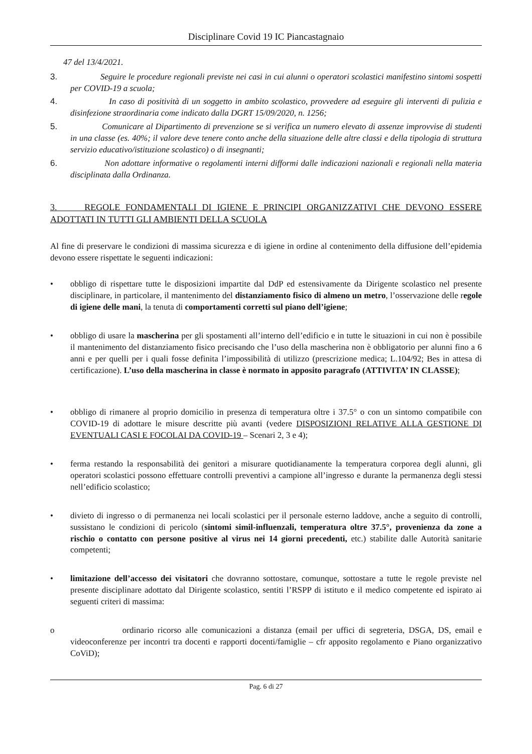Disciplinare Covid 19 IC Piancastagnaio
47 del 13/4/2021.
3. Seguire le procedure regionali previste nei casi in cui alunni o operatori scolastici manifestino sintomi sospetti per COVID-19 a scuola;
4. In caso di positività di un soggetto in ambito scolastico, provvedere ad eseguire gli interventi di pulizia e disinfezione straordinaria come indicato dalla DGRT 15/09/2020, n. 1256;
5. Comunicare al Dipartimento di prevenzione se si verifica un numero elevato di assenze improvvise di studenti in una classe (es. 40%; il valore deve tenere conto anche della situazione delle altre classi e della tipologia di struttura servizio educativo/istituzione scolastico) o di insegnanti;
6. Non adottare informative o regolamenti interni difformi dalle indicazioni nazionali e regionali nella materia disciplinata dalla Ordinanza.
3. REGOLE FONDAMENTALI DI IGIENE E PRINCIPI ORGANIZZATIVI CHE DEVONO ESSERE ADOTTATI IN TUTTI GLI AMBIENTI DELLA SCUOLA
Al fine di preservare le condizioni di massima sicurezza e di igiene in ordine al contenimento della diffusione dell’epidemia devono essere rispettate le seguenti indicazioni:
• obbligo di rispettare tutte le disposizioni impartite dal DdP ed estensivamente da Dirigente scolastico nel presente disciplinare, in particolare, il mantenimento del distanziamento fisico di almeno un metro, l’osservazione delle regole di igiene delle mani, la tenuta di comportamenti corretti sul piano dell’igiene;
• obbligo di usare la mascherina per gli spostamenti all’interno dell’edificio e in tutte le situazioni in cui non è possibile il mantenimento del distanziamento fisico precisando che l’uso della mascherina non è obbligatorio per alunni fino a 6 anni e per quelli per i quali fosse definita l’impossibilità di utilizzo (prescrizione medica; L.104/92; Bes in attesa di certificazione). L’uso della mascherina in classe è normato in apposito paragrafo (ATTIVITA’ IN CLASSE);
• obbligo di rimanere al proprio domicilio in presenza di temperatura oltre i 37.5° o con un sintomo compatibile con COVID-19 di adottare le misure descritte più avanti (vedere DISPOSIZIONI RELATIVE ALLA GESTIONE DI EVENTUALI CASI E FOCOLAI DA COVID-19 – Scenari 2, 3 e 4);
• ferma restando la responsabilità dei genitori a misurare quotidianamente la temperatura corporea degli alunni, gli operatori scolastici possono effettuare controlli preventivi a campione all’ingresso e durante la permanenza degli stessi nell’edificio scolastico;
• divieto di ingresso o di permanenza nei locali scolastici per il personale esterno laddove, anche a seguito di controlli, sussistano le condizioni di pericolo (sintomi simil-influenzali, temperatura oltre 37.5°, provenienza da zone a rischio o contatto con persone positive al virus nei 14 giorni precedenti, etc.) stabilite dalle Autorità sanitarie competenti;
• limitazione dell’accesso dei visitatori che dovranno sottostare, comunque, sottostare a tutte le regole previste nel presente disciplinare adottato dal Dirigente scolastico, sentiti l’RSPP di istituto e il medico competente ed ispirato ai seguenti criteri di massima:
o ordinario ricorso alle comunicazioni a distanza (email per uffici di segreteria, DSGA, DS, email e videoconferenze per incontri tra docenti e rapporti docenti/famiglie – cfr apposito regolamento e Piano organizzativo CoViD);
Pag. 6 di 27